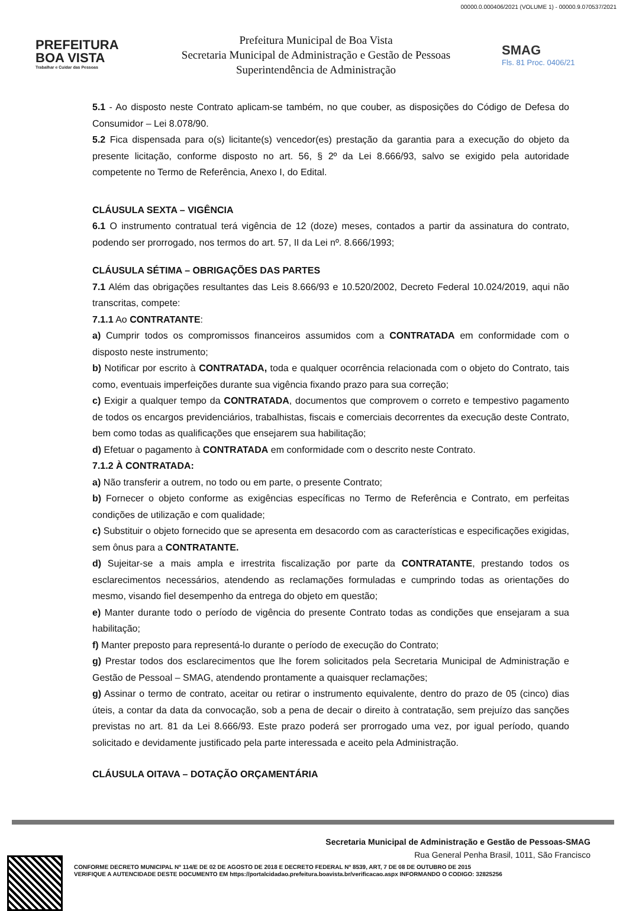00000.0.000406/2021 (VOLUME 1) - 00000.9.070537/2021
PREFEITURA
BOA VISTA
Trabalhar e Cuidar das Pessoas
Prefeitura Municipal de Boa Vista
Secretaria Municipal de Administração e Gestão de Pessoas
Superintendência de Administração
SMAG
Fls. 81 Proc. 0406/21
5.1 - Ao disposto neste Contrato aplicam-se também, no que couber, as disposições do Código de Defesa do Consumidor – Lei 8.078/90.
5.2 Fica dispensada para o(s) licitante(s) vencedor(es) prestação da garantia para a execução do objeto da presente licitação, conforme disposto no art. 56, § 2º da Lei 8.666/93, salvo se exigido pela autoridade competente no Termo de Referência, Anexo I, do Edital.
CLÁUSULA SEXTA – VIGÊNCIA
6.1 O instrumento contratual terá vigência de 12 (doze) meses, contados a partir da assinatura do contrato, podendo ser prorrogado, nos termos do art. 57, II da Lei nº. 8.666/1993;
CLÁUSULA SÉTIMA – OBRIGAÇÕES DAS PARTES
7.1 Além das obrigações resultantes das Leis 8.666/93 e 10.520/2002, Decreto Federal 10.024/2019, aqui não transcritas, compete:
7.1.1 Ao CONTRATANTE:
a) Cumprir todos os compromissos financeiros assumidos com a CONTRATADA em conformidade com o disposto neste instrumento;
b) Notificar por escrito à CONTRATADA, toda e qualquer ocorrência relacionada com o objeto do Contrato, tais como, eventuais imperfeições durante sua vigência fixando prazo para sua correção;
c) Exigir a qualquer tempo da CONTRATADA, documentos que comprovem o correto e tempestivo pagamento de todos os encargos previdenciários, trabalhistas, fiscais e comerciais decorrentes da execução deste Contrato, bem como todas as qualificações que ensejarem sua habilitação;
d) Efetuar o pagamento à CONTRATADA em conformidade com o descrito neste Contrato.
7.1.2 À CONTRATADA:
a) Não transferir a outrem, no todo ou em parte, o presente Contrato;
b) Fornecer o objeto conforme as exigências específicas no Termo de Referência e Contrato, em perfeitas condições de utilização e com qualidade;
c) Substituir o objeto fornecido que se apresenta em desacordo com as características e especificações exigidas, sem ônus para a CONTRATANTE.
d) Sujeitar-se a mais ampla e irrestrita fiscalização por parte da CONTRATANTE, prestando todos os esclarecimentos necessários, atendendo as reclamações formuladas e cumprindo todas as orientações do mesmo, visando fiel desempenho da entrega do objeto em questão;
e) Manter durante todo o período de vigência do presente Contrato todas as condições que ensejaram a sua habilitação;
f) Manter preposto para representá-lo durante o período de execução do Contrato;
g) Prestar todos dos esclarecimentos que lhe forem solicitados pela Secretaria Municipal de Administração e Gestão de Pessoal – SMAG, atendendo prontamente a quaisquer reclamações;
g) Assinar o termo de contrato, aceitar ou retirar o instrumento equivalente, dentro do prazo de 05 (cinco) dias úteis, a contar da data da convocação, sob a pena de decair o direito à contratação, sem prejuízo das sanções previstas no art. 81 da Lei 8.666/93. Este prazo poderá ser prorrogado uma vez, por igual período, quando solicitado e devidamente justificado pela parte interessada e aceito pela Administração.
CLÁUSULA OITAVA – DOTAÇÃO ORÇAMENTÁRIA
Secretaria Municipal de Administração e Gestão de Pessoas-SMAG
Rua General Penha Brasil, 1011, São Francisco
CONFORME DECRETO MUNICIPAL Nº 114/E DE 02 DE AGOSTO DE 2018 E DECRETO FEDERAL Nº 8539, ART, 7 DE 08 DE OUTUBRO DE 2015
VERIFIQUE A AUTENCIDADE DESTE DOCUMENTO EM https://portalcidadao.prefeitura.boavista.br/verificacao.aspx INFORMANDO O CODIGO: 32825256